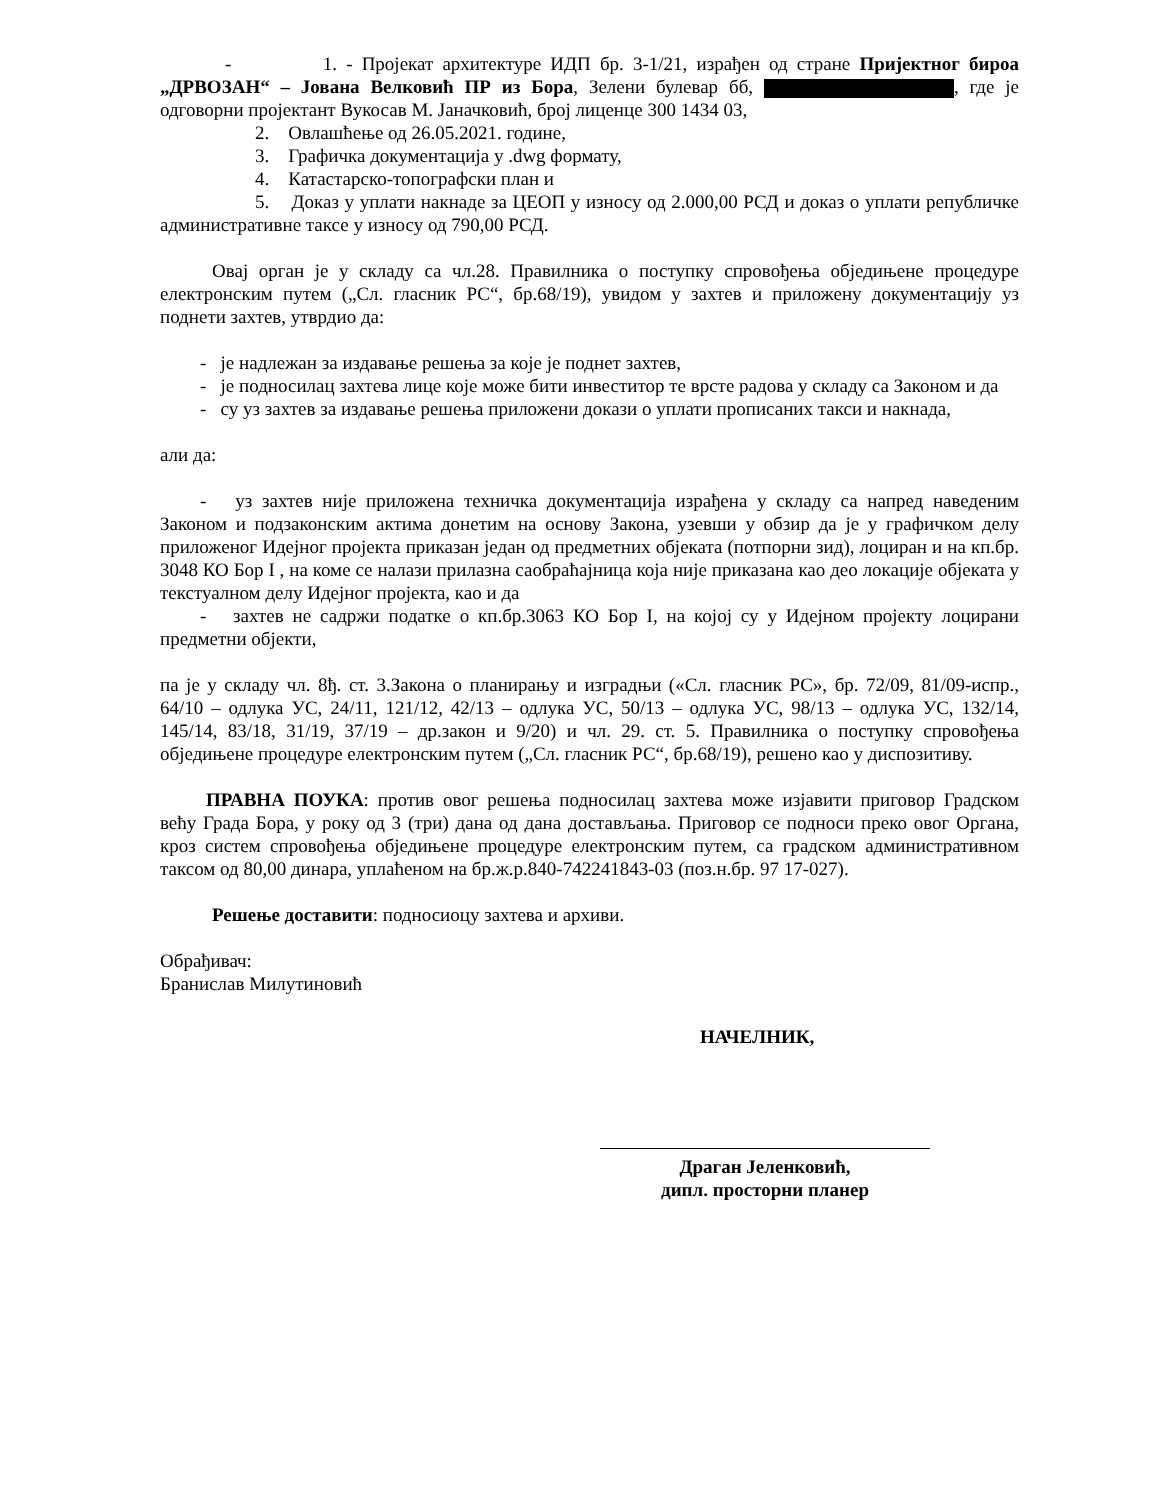- 1. - Пројекат архитектуре ИДП бр. 3-1/21, израђен од стране Пријектног бироа „ДРВОЗАН“ – Јована Велковић ПР из Бора, Зелени булевар бб, , где је одговорни пројектант Вукосав М. Јаначковић, број лиценце 300 1434 03,
2. Овлашћење од 26.05.2021. године,
3. Графичка документација у .dwg формату,
4. Катастарско-топографски план и
5. Доказ у уплати накнаде за ЦЕОП у износу од 2.000,00 РСД и доказ о уплати републичке административне таксе у износу од 790,00 РСД.
Овај орган је у складу са чл.28. Правилника о поступку спровођења обједињене процедуре електронским путем („Сл. гласник РС“, бр.68/19), увидом у захтев и приложену документацију уз поднети захтев, утврдио да:
- је надлежан за издавање решења за које је поднет захтев,
- је подносилац захтева лице које може бити инвеститор те врсте радова у складу са Законом и да
- су уз захтев за издавање решења приложени докази о уплати прописаних такси и накнада,
али да:
- уз захтев није приложена техничка документација израђена у складу са напред наведеним Законом и подзаконским актима донетим на основу Закона, узевши у обзир да је у графичком делу приложеног Идејног пројекта приказан један од предметних објеката (потпорни зид), лоциран и на кп.бр. 3048 КО Бор I , на коме се налази прилазна саобраћајница која није приказана као део локације објеката у текстуалном делу Идејног пројекта, као и да
- захтев не садржи податке о кп.бр.3063 КО Бор I, на којој су у Идејном пројекту лоцирани предметни објекти,
па је у складу чл. 8ђ. ст. 3.Закона о планирању и изградњи («Сл. гласник РС», бр. 72/09, 81/09-испр., 64/10 – одлука УС, 24/11, 121/12, 42/13 – одлука УС, 50/13 – одлука УС, 98/13 – одлука УС, 132/14, 145/14, 83/18, 31/19, 37/19 – др.закон и 9/20) и чл. 29. ст. 5. Правилника о поступку спровођења обједињене процедуре електронским путем („Сл. гласник РС“, бр.68/19), решено као у диспозитиву.
ПРАВНА ПОУКА: против овог решења подносилац захтева може изјавити приговор Градском већу Града Бора, у року од 3 (три) дана од дана достављања. Приговор се подноси преко овог Органа, кроз систем спровођења обједињене процедуре електронским путем, са градском административном таксом од 80,00 динара, уплаћеном на бр.ж.р.840-742241843-03 (поз.н.бр. 97 17-027).
Решење доставити: подносиоцу захтева и архиви.
Обрађивач:
Бранислав Милутиновић
НАЧЕЛНИК,
Драган Јеленковић,
дипл. просторни планер